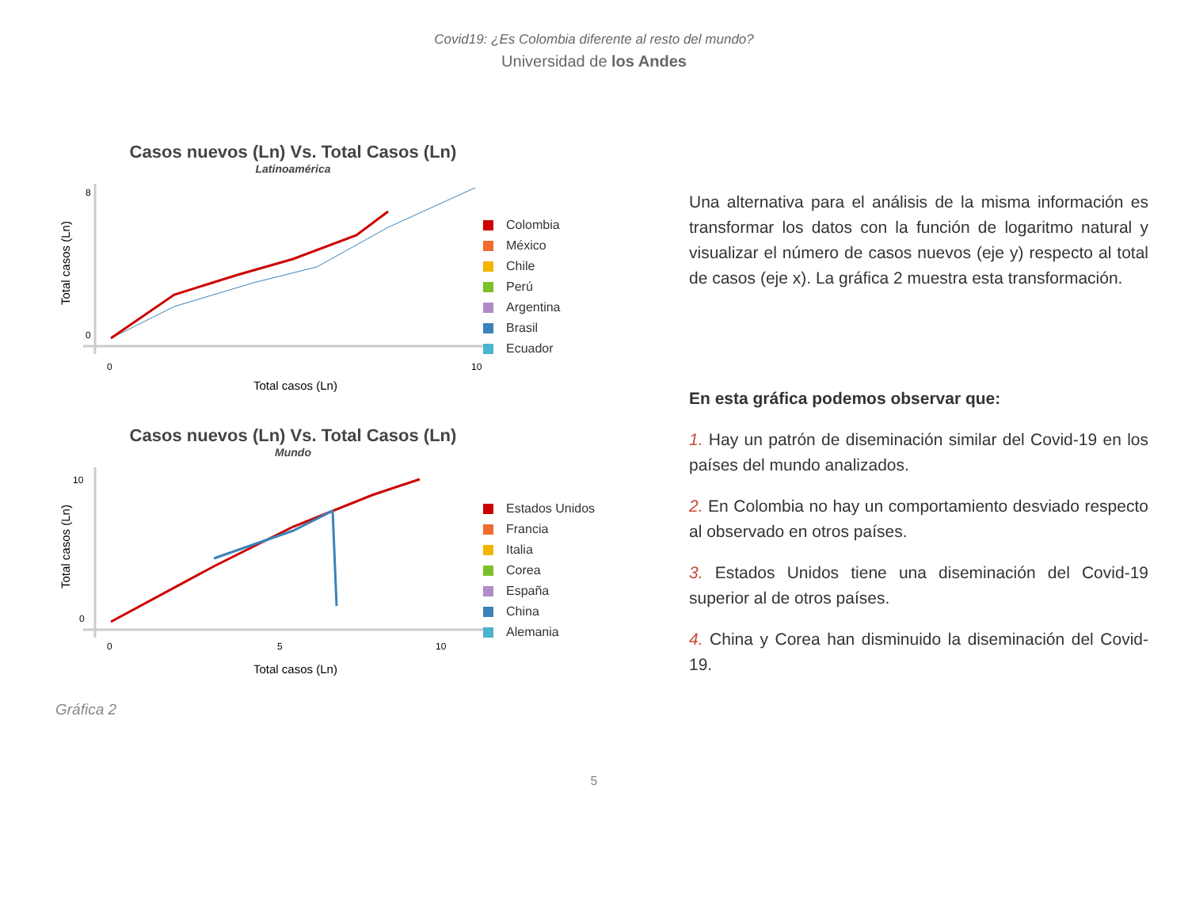Covid19: ¿Es Colombia diferente al resto del mundo?
Universidad de los Andes
Casos nuevos (Ln) Vs. Total Casos (Ln)
Latinoamérica
Total casos (Ln)
8
0
0
10
Total casos (Ln)
Colombia
México
Chile
Perú
Argentina
Brasil
Ecuador
Casos nuevos (Ln) Vs. Total Casos (Ln)
Mundo
Total casos (Ln)
10
0
0
5
10
Total casos (Ln)
Estados Unidos
Francia
Italia
Corea
España
China
Alemania
Gráfica 2
Una alternativa para el análisis de la misma información es transformar los datos con la función de logaritmo natural y visualizar el número de casos nuevos (eje y) respecto al total de casos (eje x). La gráfica 2 muestra esta transformación.
En esta gráfica podemos observar que:
1. Hay un patrón de diseminación similar del Covid-19 en los países del mundo analizados.
2. En Colombia no hay un comportamiento desviado respecto al observado en otros países.
3. Estados Unidos tiene una diseminación del Covid-19 superior al de otros países.
4. China y Corea han disminuido la diseminación del Covid-19.
5